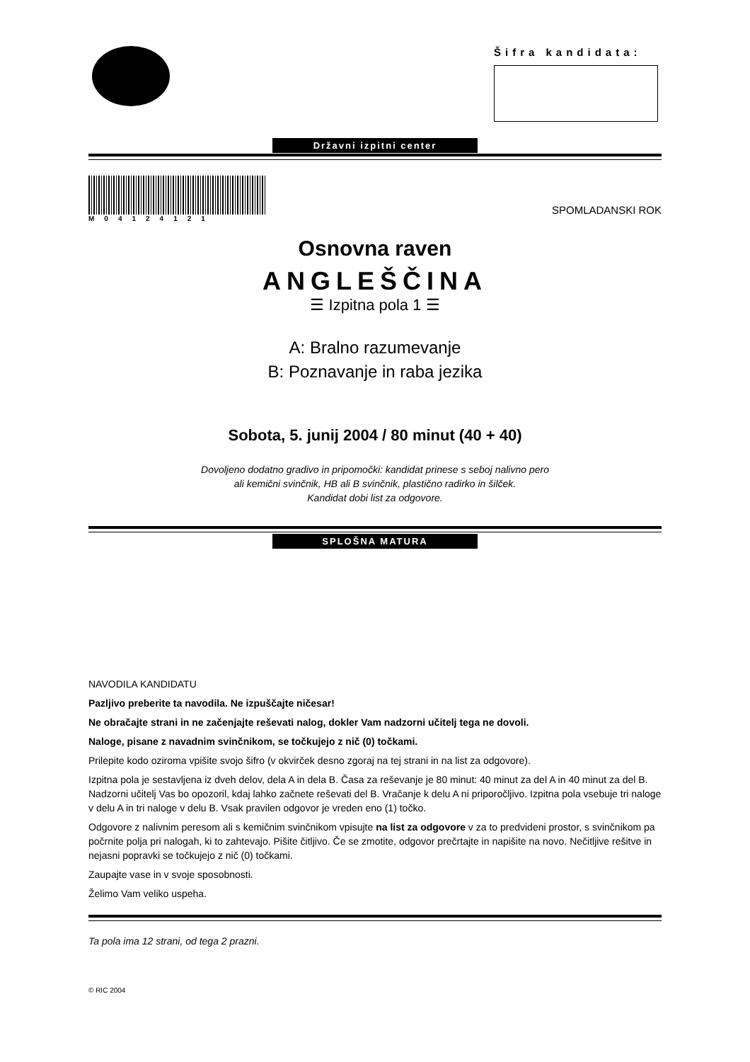Šifra kandidata:
Državni izpitni center
M04124121
SPOMLADANSKI ROK
Osnovna raven
ANGLEŠČINA
☰ Izpitna pola 1 ☰
A: Bralno razumevanje
B: Poznavanje in raba jezika
Sobota, 5. junij 2004 / 80 minut (40 + 40)
Dovoljeno dodatno gradivo in pripomočki: kandidat prinese s seboj nalivno pero
ali kemični svinčnik, HB ali B svinčnik, plastično radirko in šilček.
Kandidat dobi list za odgovore.
SPLOŠNA MATURA
NAVODILA KANDIDATU
Pazljivo preberite ta navodila. Ne izpuščajte ničesar!
Ne obračajte strani in ne začenjajte reševati nalog, dokler Vam nadzorni učitelj tega ne dovoli.
Naloge, pisane z navadnim svinčnikom, se točkujejo z nič (0) točkami.
Prilepite kodo oziroma vpišite svojo šifro (v okvirček desno zgoraj na tej strani in na list za odgovore).
Izpitna pola je sestavljena iz dveh delov, dela A in dela B. Časa za reševanje je 80 minut: 40 minut za del A in 40 minut za del B. Nadzorni učitelj Vas bo opozoril, kdaj lahko začnete reševati del B. Vračanje k delu A ni priporočljivo. Izpitna pola vsebuje tri naloge v delu A in tri naloge v delu B. Vsak pravilen odgovor je vreden eno (1) točko.
Odgovore z nalivnim peresom ali s kemičnim svinčnikom vpisujte na list za odgovore v za to predvideni prostor, s svinčnikom pa počrnite polja pri nalogah, ki to zahtevajo. Pišite čitljivo. Če se zmotite, odgovor prečrtajte in napišite na novo. Nečitljive rešitve in nejasni popravki se točkujejo z nič (0) točkami.
Zaupajte vase in v svoje sposobnosti.
Želimo Vam veliko uspeha.
Ta pola ima 12 strani, od tega 2 prazni.
© RIC 2004